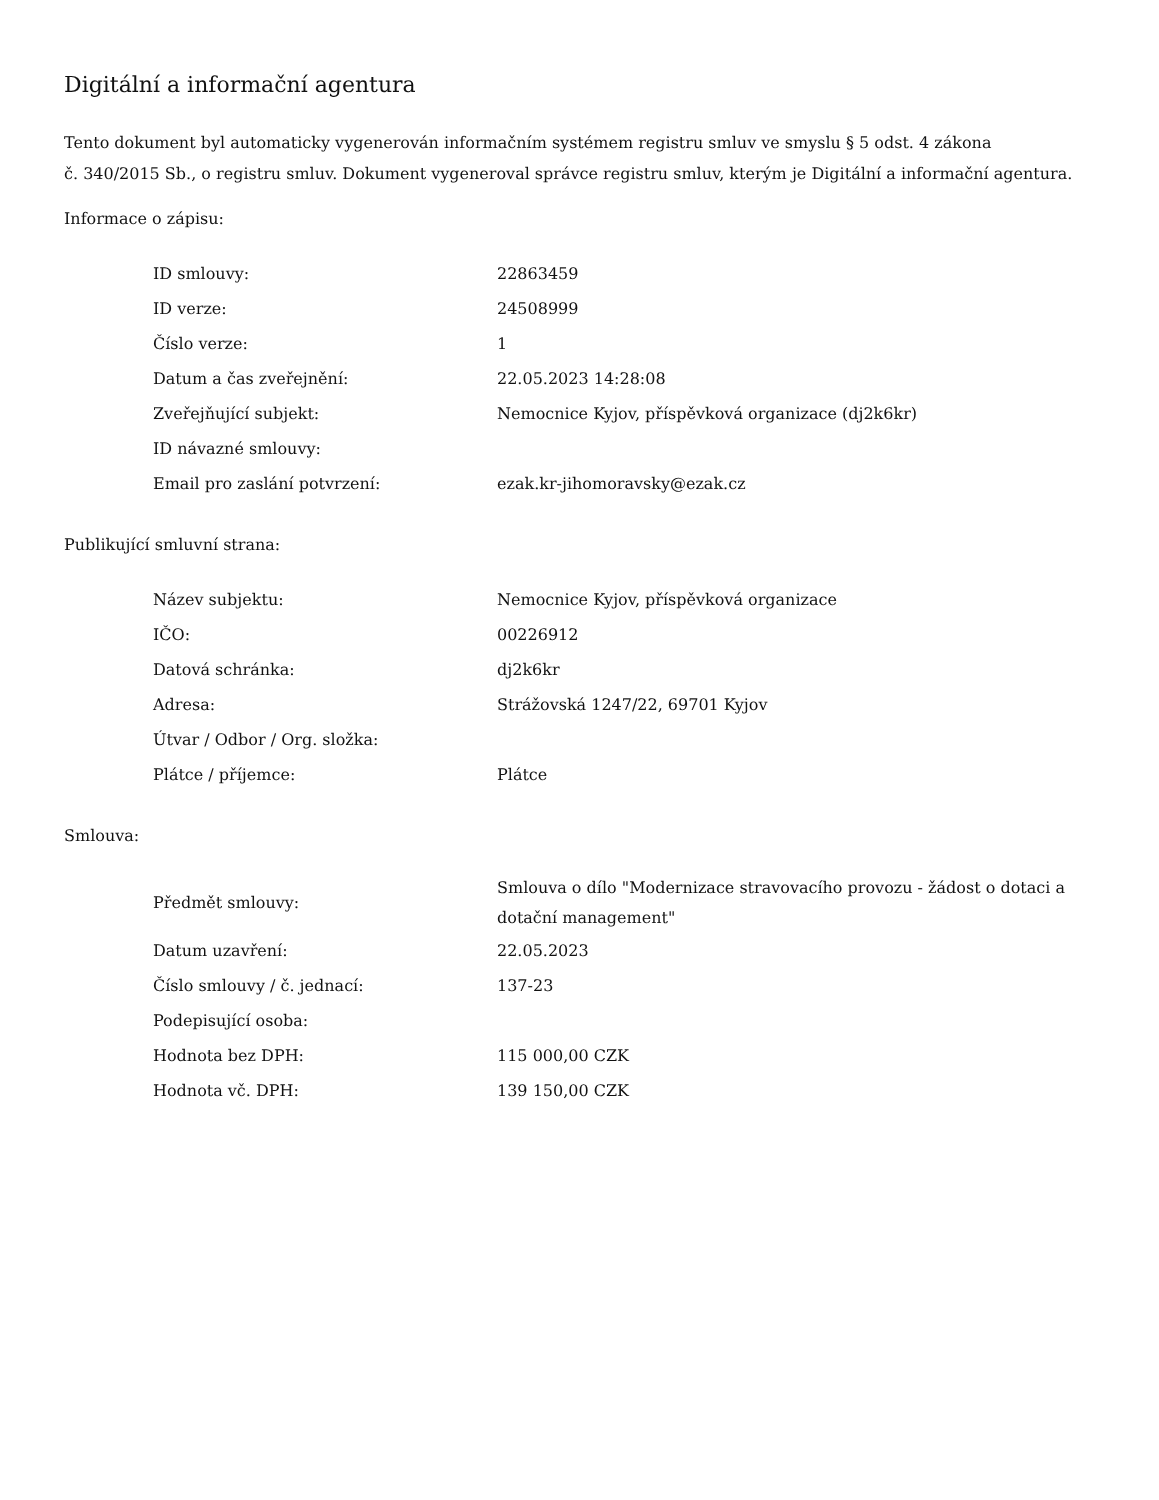Digitální a informační agentura
Tento dokument byl automaticky vygenerován informačním systémem registru smluv ve smyslu § 5 odst. 4 zákona
č. 340/2015 Sb., o registru smluv. Dokument vygeneroval správce registru smluv, kterým je Digitální a informační agentura.
Informace o zápisu:
| ID smlouvy: | 22863459 |
| ID verze: | 24508999 |
| Číslo verze: | 1 |
| Datum a čas zveřejnění: | 22.05.2023 14:28:08 |
| Zveřejňující subjekt: | Nemocnice Kyjov, příspěvková organizace (dj2k6kr) |
| ID návazné smlouvy: | |
| Email pro zaslání potvrzení: | ezak.kr-jihomoravsky@ezak.cz |
Publikující smluvní strana:
| Název subjektu: | Nemocnice Kyjov, příspěvková organizace |
| IČO: | 00226912 |
| Datová schránka: | dj2k6kr |
| Adresa: | Strážovská 1247/22, 69701 Kyjov |
| Útvar / Odbor / Org. složka: | |
| Plátce / příjemce: | Plátce |
Smlouva:
| Předmět smlouvy: | Smlouva o dílo "Modernizace stravovacího provozu - žádost o dotaci a dotační management" |
| Datum uzavření: | 22.05.2023 |
| Číslo smlouvy / č. jednací: | 137-23 |
| Podepisující osoba: | |
| Hodnota bez DPH: | 115 000,00 CZK |
| Hodnota vč. DPH: | 139 150,00 CZK |